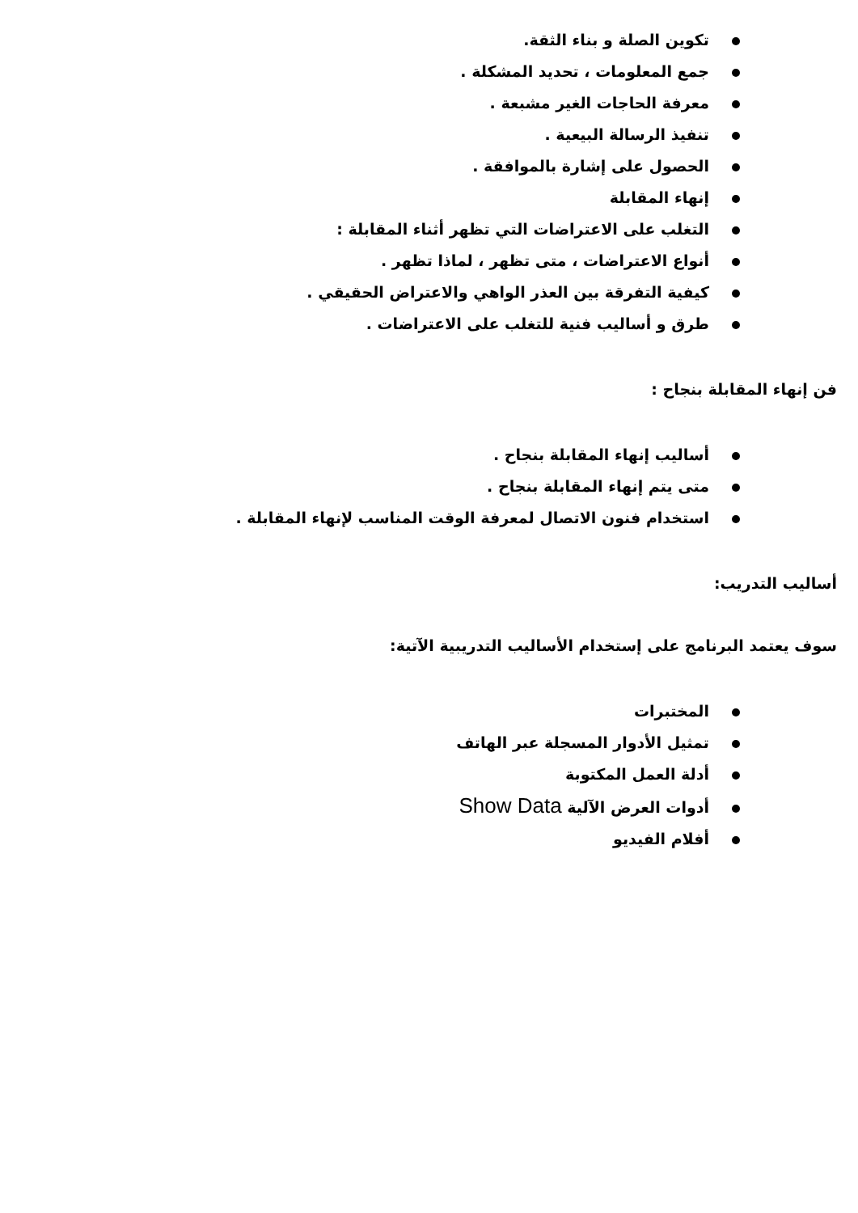تكوين الصلة و بناء الثقة.
جمع المعلومات ، تحديد المشكلة .
معرفة الحاجات الغير مشبعة .
تنفيذ الرسالة البيعية .
الحصول على إشارة بالموافقة .
إنهاء المقابلة
التغلب على الاعتراضات التي تظهر أثناء المقابلة :
أنواع الاعتراضات ، متى تظهر ، لماذا تظهر .
كيفية التفرقة بين العذر الواهي والاعتراض الحقيقي .
طرق و أساليب فنية للتغلب على الاعتراضات .
فن إنهاء المقابلة بنجاح :
أساليب إنهاء المقابلة بنجاح .
متى يتم إنهاء المقابلة بنجاح .
استخدام فنون الاتصال لمعرفة الوقت المناسب لإنهاء المقابلة .
أساليب التدريب:
سوف يعتمد البرنامج على إستخدام الأساليب التدريبية الآتية:
المختبرات
تمثيل الأدوار المسجلة عبر الهاتف
أدلة العمل المكتوبة
أدوات العرض الآلية Show Data
أفلام الفيديو